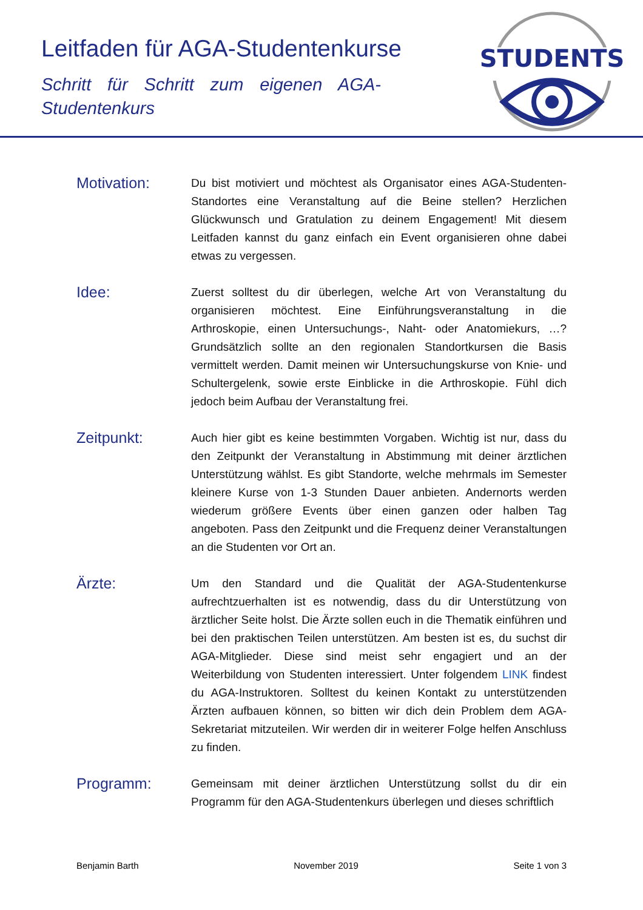Leitfaden für AGA-Studentenkurse
Schritt für Schritt zum eigenen AGA-Studentenkurs
STUDENTS
Motivation:
Du bist motiviert und möchtest als Organisator eines AGA-Studenten-Standortes eine Veranstaltung auf die Beine stellen? Herzlichen Glückwunsch und Gratulation zu deinem Engagement! Mit diesem Leitfaden kannst du ganz einfach ein Event organisieren ohne dabei etwas zu vergessen.
Idee:
Zuerst solltest du dir überlegen, welche Art von Veranstaltung du organisieren möchtest. Eine Einführungsveranstaltung in die Arthroskopie, einen Untersuchungs-, Naht- oder Anatomiekurs, …? Grundsätzlich sollte an den regionalen Standortkursen die Basis vermittelt werden. Damit meinen wir Untersuchungskurse von Knie- und Schultergelenk, sowie erste Einblicke in die Arthroskopie. Fühl dich jedoch beim Aufbau der Veranstaltung frei.
Zeitpunkt:
Auch hier gibt es keine bestimmten Vorgaben. Wichtig ist nur, dass du den Zeitpunkt der Veranstaltung in Abstimmung mit deiner ärztlichen Unterstützung wählst. Es gibt Standorte, welche mehrmals im Semester kleinere Kurse von 1-3 Stunden Dauer anbieten. Andernorts werden wiederum größere Events über einen ganzen oder halben Tag angeboten. Pass den Zeitpunkt und die Frequenz deiner Veranstaltungen an die Studenten vor Ort an.
Ärzte:
Um den Standard und die Qualität der AGA-Studentenkurse aufrechtzuerhalten ist es notwendig, dass du dir Unterstützung von ärztlicher Seite holst. Die Ärzte sollen euch in die Thematik einführen und bei den praktischen Teilen unterstützen. Am besten ist es, du suchst dir AGA-Mitglieder. Diese sind meist sehr engagiert und an der Weiterbildung von Studenten interessiert. Unter folgendem LINK findest du AGA-Instruktoren. Solltest du keinen Kontakt zu unterstützenden Ärzten aufbauen können, so bitten wir dich dein Problem dem AGA-Sekretariat mitzuteilen. Wir werden dir in weiterer Folge helfen Anschluss zu finden.
Programm:
Gemeinsam mit deiner ärztlichen Unterstützung sollst du dir ein Programm für den AGA-Studentenkurs überlegen und dieses schriftlich
Benjamin Barth November 2019 Seite 1 von 3